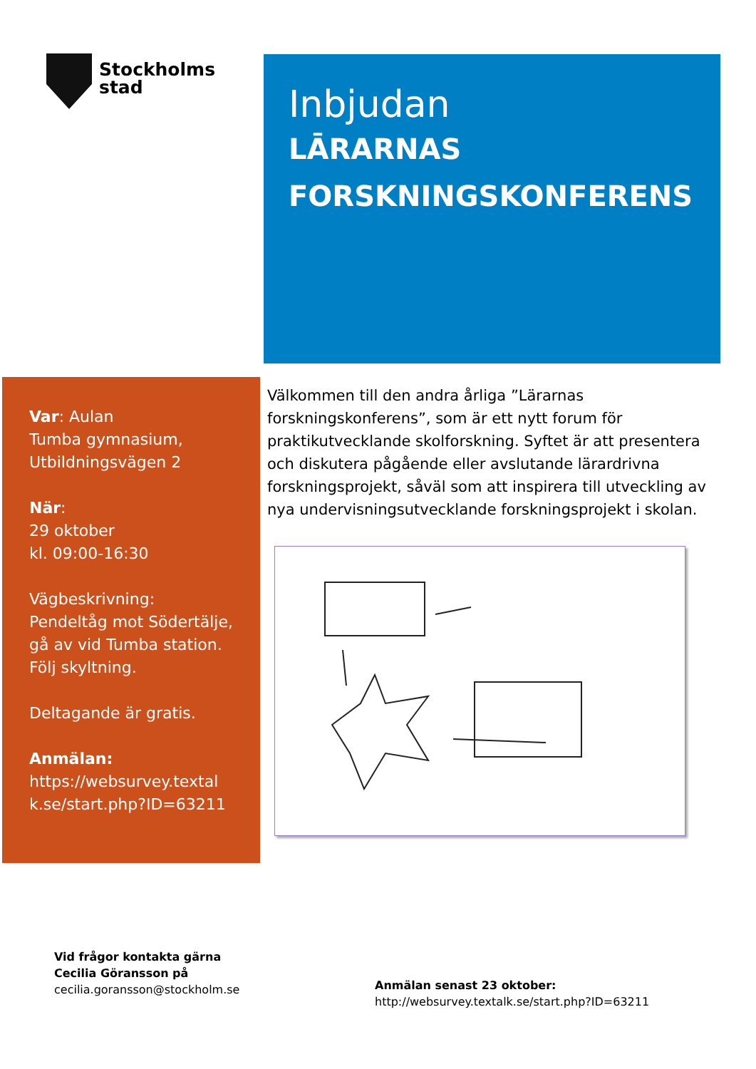Stockholms
stad
Inbjudan
LĀRARNAS
FORSKNINGSKONFERENS
Var: Aulan
Tumba gymnasium,
Utbildningsvägen 2
När:
29 oktober
kl. 09:00-16:30
Vägbeskrivning:
Pendeltåg mot Södertälje, gå av vid Tumba station. Följ skyltning.
Deltagande är gratis.
Anmälan:
https://websurvey.textal k.se/start.php?ID=63211
Välkommen till den andra årliga ”Lärarnas forskningskonferens”, som är ett nytt forum för praktikutvecklande skolforskning. Syftet är att presentera och diskutera pågående eller avslutande lärardrivna forskningsprojekt, såväl som att inspirera till utveckling av nya undervisningsutvecklande forskningsprojekt i skolan.
Vid frågor kontakta gärna
Cecilia Göransson på
cecilia.goransson@stockholm.se
Anmälan senast 23 oktober:
http://websurvey.textalk.se/start.php?ID=63211